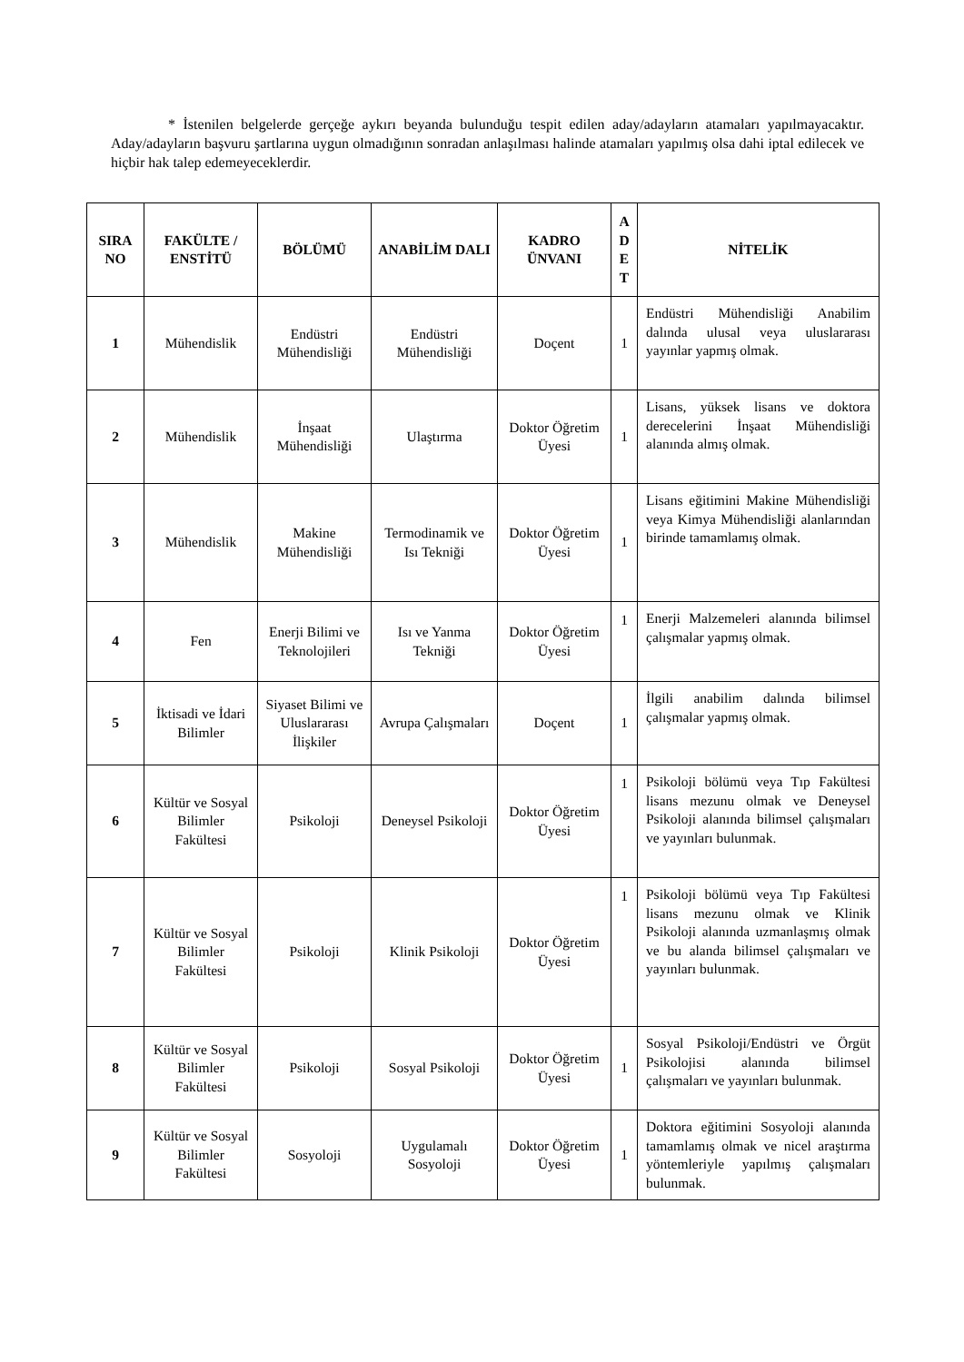* İstenilen belgelerde gerçeğe aykırı beyanda bulunduğu tespit edilen aday/adayların atamaları yapılmayacaktır. Aday/adayların başvuru şartlarına uygun olmadığının sonradan anlaşılması halinde atamaları yapılmış olsa dahi iptal edilecek ve hiçbir hak talep edemeyeceklerdir.
| SIRA NO | FAKÜLTE / ENSTİTÜ | BÖLÜMÜ | ANABİLİM DALI | KADRO ÜNVANI | A D E T | NİTELİK |
| --- | --- | --- | --- | --- | --- | --- |
| 1 | Mühendislik | Endüstri Mühendisliği | Endüstri Mühendisliği | Doçent | 1 | Endüstri Mühendisliği Anabilim dalında ulusal veya uluslararası yayınlar yapmış olmak. |
| 2 | Mühendislik | İnşaat Mühendisliği | Ulaştırma | Doktor Öğretim Üyesi | 1 | Lisans, yüksek lisans ve doktora derecelerini İnşaat Mühendisliği alanında almış olmak. |
| 3 | Mühendislik | Makine Mühendisliği | Termodinamik ve Isı Tekniği | Doktor Öğretim Üyesi | 1 | Lisans eğitimini Makine Mühendisliği veya Kimya Mühendisliği alanlarından birinde tamamlamış olmak. |
| 4 | Fen | Enerji Bilimi ve Teknolojileri | Isı ve Yanma Tekniği | Doktor Öğretim Üyesi | 1 | Enerji Malzemeleri alanında bilimsel çalışmalar yapmış olmak. |
| 5 | İktisadi ve İdari Bilimler | Siyaset Bilimi ve Uluslararası İlişkiler | Avrupa Çalışmaları | Doçent | 1 | İlgili anabilim dalında bilimsel çalışmalar yapmış olmak. |
| 6 | Kültür ve Sosyal Bilimler Fakültesi | Psikoloji | Deneysel Psikoloji | Doktor Öğretim Üyesi | 1 | Psikoloji bölümü veya Tıp Fakültesi lisans mezunu olmak ve Deneysel Psikoloji alanında bilimsel çalışmaları ve yayınları bulunmak. |
| 7 | Kültür ve Sosyal Bilimler Fakültesi | Psikoloji | Klinik Psikoloji | Doktor Öğretim Üyesi | 1 | Psikoloji bölümü veya Tıp Fakültesi lisans mezunu olmak ve Klinik Psikoloji alanında uzmanlaşmış olmak ve bu alanda bilimsel çalışmaları ve yayınları bulunmak. |
| 8 | Kültür ve Sosyal Bilimler Fakültesi | Psikoloji | Sosyal Psikoloji | Doktor Öğretim Üyesi | 1 | Sosyal Psikoloji/Endüstri ve Örgüt Psikolojisi alanında bilimsel çalışmaları ve yayınları bulunmak. |
| 9 | Kültür ve Sosyal Bilimler Fakültesi | Sosyoloji | Uygulamalı Sosyoloji | Doktor Öğretim Üyesi | 1 | Doktora eğitimini Sosyoloji alanında tamamlamış olmak ve nicel araştırma yöntemleriyle yapılmış çalışmaları bulunmak. |